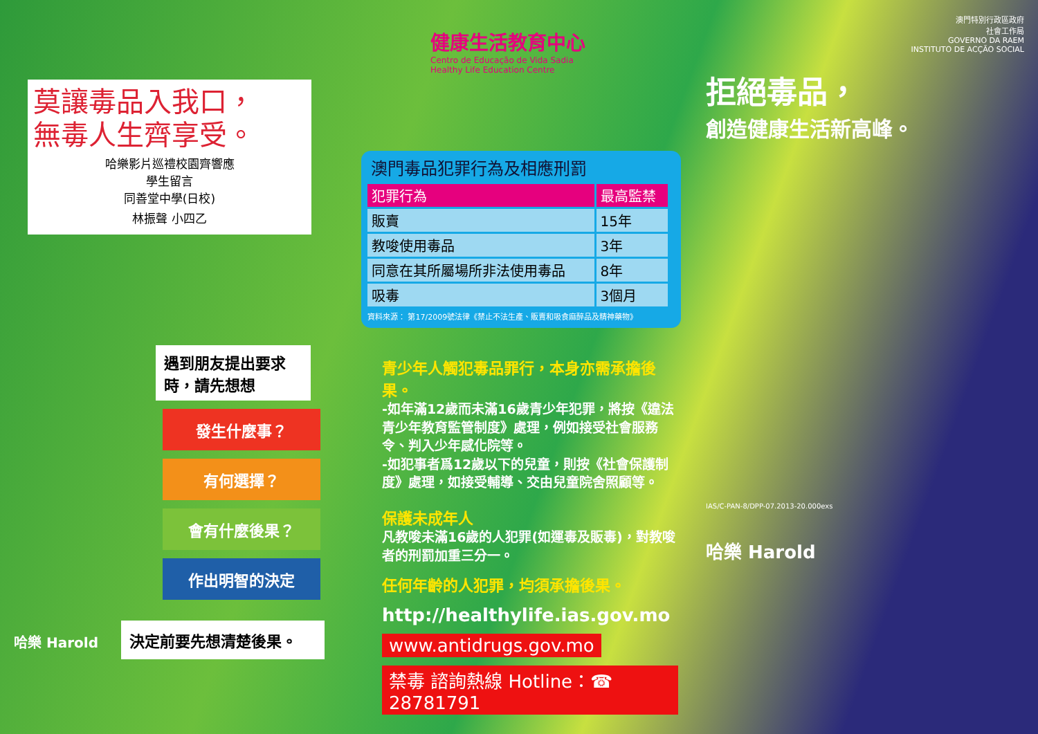莫讓毒品入我口，
無毒人生齊享受。
哈樂影片巡禮校園齊響應
學生留言
同善堂中學(日校)
林振聲 小四乙
遇到朋友提出要求時，請先想想
發生什麼事？
有何選擇？
會有什麼後果？
作出明智的決定
決定前要先想清楚後果。
哈樂 Harold
健康生活教育中心
Centro de Educação de Vida Sadia
Healthy Life Education Centre
澳門毒品犯罪行為及相應刑罰
| 犯罪行為 | 最高監禁 |
| --- | --- |
| 販賣 | 15年 |
| 教唆使用毒品 | 3年 |
| 同意在其所屬場所非法使用毒品 | 8年 |
| 吸毒 | 3個月 |
資料來源： 第17/2009號法律《禁止不法生產、販賣和吸食麻醉品及精神藥物》
青少年人觸犯毒品罪行，本身亦需承擔後果。
-如年滿12歲而未滿16歲青少年犯罪，將按《違法青少年教育監管制度》處理，例如接受社會服務令、判入少年感化院等。
-如犯事者爲12歲以下的兒童，則按《社會保護制度》處理，如接受輔導、交由兒童院舍照顧等。
保護未成年人
凡教唆未滿16歲的人犯罪(如運毒及販毒)，對教唆者的刑罰加重三分一。
任何年齡的人犯罪，均須承擔後果。
http://healthylife.ias.gov.mo
www.antidrugs.gov.mo
禁毒 諮詢熱線 Hotline：☎ 28781791
澳門特別行政區政府
社會工作局
GOVERNO DA RAEM
INSTITUTO DE ACÇÃO SOCIAL
拒絕毒品，
創造健康生活新高峰。
IAS/C-PAN-8/DPP-07.2013-20.000exs
哈樂 Harold